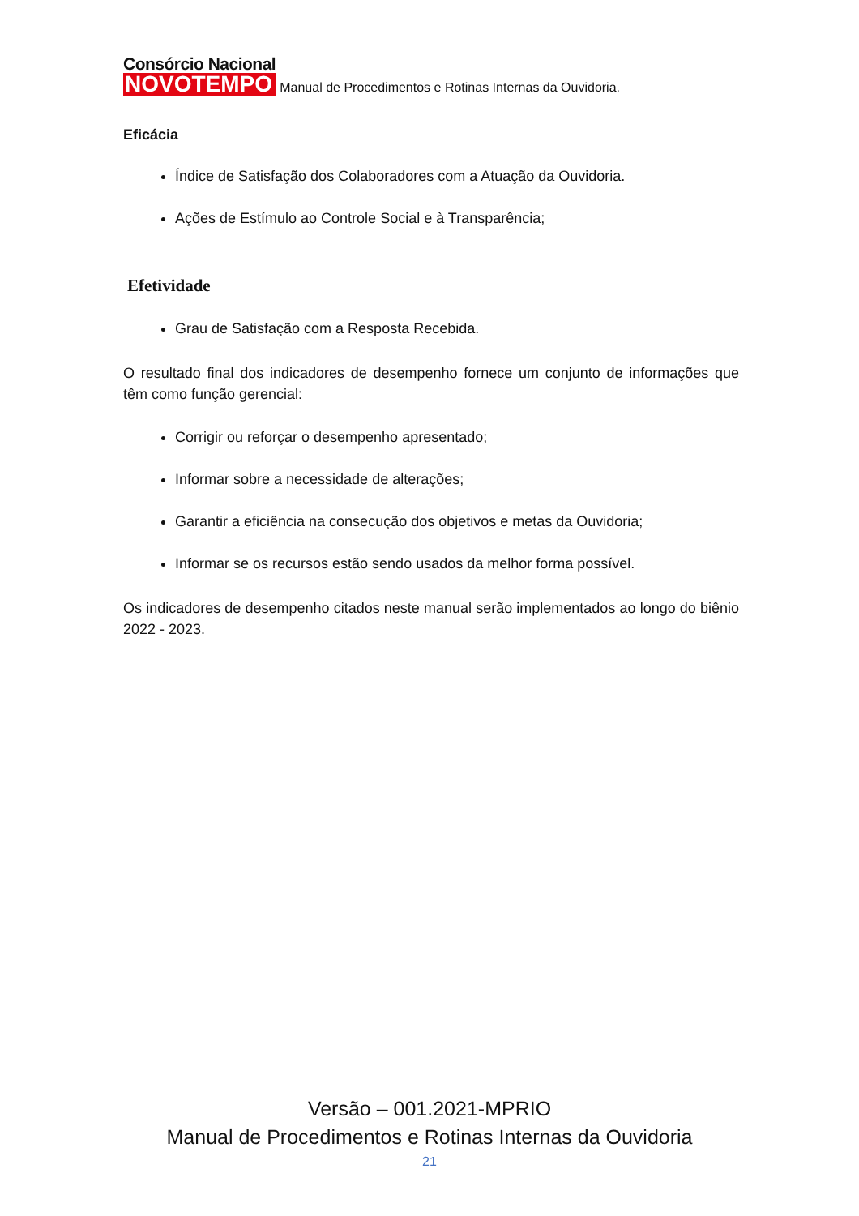Consórcio Nacional
NOVOTEMPO
Manual de Procedimentos e Rotinas Internas da Ouvidoria.
Eficácia
Índice de Satisfação dos Colaboradores com a Atuação da Ouvidoria.
Ações de Estímulo ao Controle Social e à Transparência;
Efetividade
Grau de Satisfação com a Resposta Recebida.
O resultado final dos indicadores de desempenho fornece um conjunto de informações que têm como função gerencial:
Corrigir ou reforçar o desempenho apresentado;
Informar sobre a necessidade de alterações;
Garantir a eficiência na consecução dos objetivos e metas da Ouvidoria;
Informar se os recursos estão sendo usados da melhor forma possível.
Os indicadores de desempenho citados neste manual serão implementados ao longo do biênio 2022 - 2023.
Versão – 001.2021-MPRIO
Manual de Procedimentos e Rotinas Internas da Ouvidoria
21